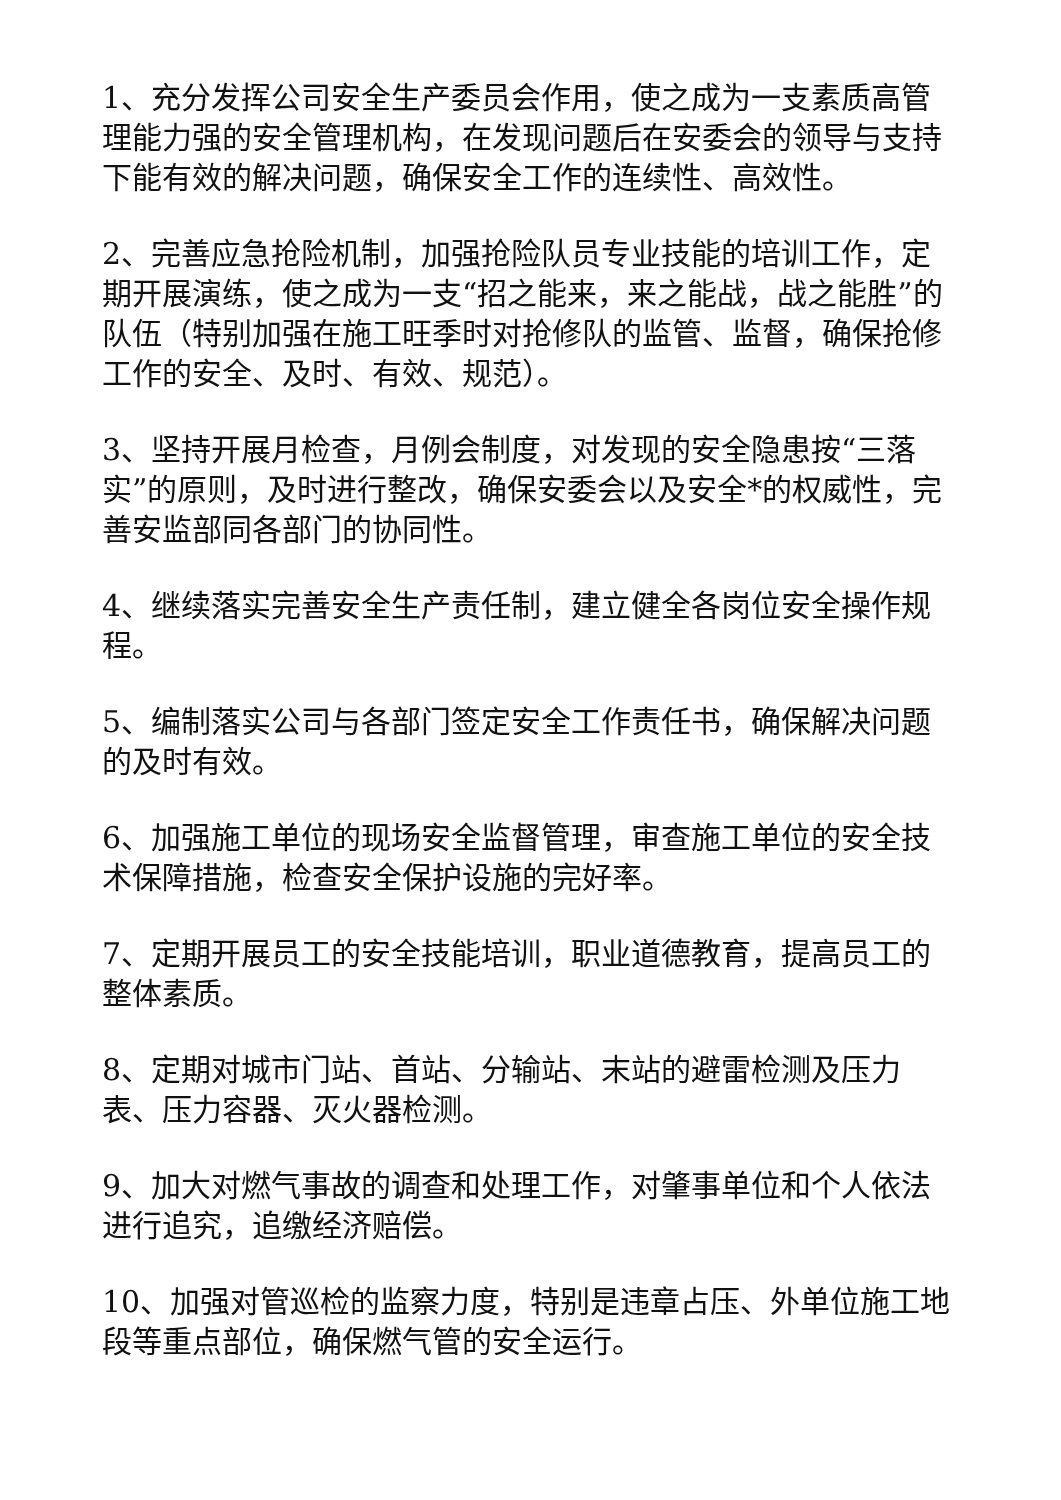1、充分发挥公司安全生产委员会作用，使之成为一支素质高管理能力强的安全管理机构，在发现问题后在安委会的领导与支持下能有效的解决问题，确保安全工作的连续性、高效性。
2、完善应急抢险机制，加强抢险队员专业技能的培训工作，定期开展演练，使之成为一支“招之能来，来之能战，战之能胜”的队伍（特别加强在施工旺季时对抢修队的监管、监督，确保抢修工作的安全、及时、有效、规范）。
3、坚持开展月检查，月例会制度，对发现的安全隐患按“三落实”的原则，及时进行整改，确保安委会以及安全*的权威性，完善安监部同各部门的协同性。
4、继续落实完善安全生产责任制，建立健全各岗位安全操作规程。
5、编制落实公司与各部门签定安全工作责任书，确保解决问题的及时有效。
6、加强施工单位的现场安全监督管理，审查施工单位的安全技术保障措施，检查安全保护设施的完好率。
7、定期开展员工的安全技能培训，职业道德教育，提高员工的整体素质。
8、定期对城市门站、首站、分输站、末站的避雷检测及压力表、压力容器、灭火器检测。
9、加大对燃气事故的调查和处理工作，对肇事单位和个人依法进行追究，追缴经济赔偿。
10、加强对管巡检的监察力度，特别是违章占压、外单位施工地段等重点部位，确保燃气管的安全运行。